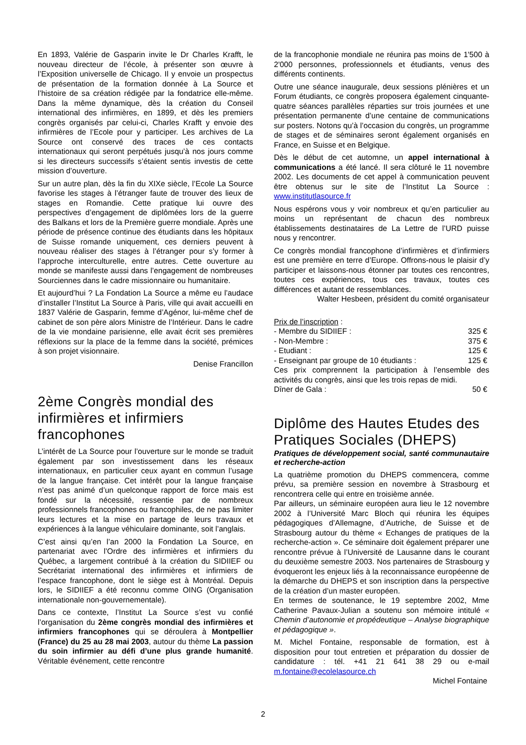En 1893, Valérie de Gasparin invite le Dr Charles Krafft, le nouveau directeur de l’école, à présenter son œuvre à l’Exposition universelle de Chicago. Il y envoie un prospectus de présentation de la formation donnée à La Source et l’histoire de sa création rédigée par la fondatrice elle-même. Dans la même dynamique, dès la création du Conseil international des infirmières, en 1899, et dès les premiers congrès organisés par celui-ci, Charles Krafft y envoie des infirmières de l’Ecole pour y participer. Les archives de La Source ont conservé des traces de ces contacts internationaux qui seront perpétués jusqu’à nos jours comme si les directeurs successifs s’étaient sentis investis de cette mission d’ouverture.
Sur un autre plan, dès la fin du XIXe siècle, l’Ecole La Source favorise les stages à l’étranger faute de trouver des lieux de stages en Romandie. Cette pratique lui ouvre des perspectives d’engagement de diplômées lors de la guerre des Balkans et lors de la Première guerre mondiale. Après une période de présence continue des étudiants dans les hôpitaux de Suisse romande uniquement, ces derniers peuvent à nouveau réaliser des stages à l’étranger pour s’y former à l’approche interculturelle, entre autres. Cette ouverture au monde se manifeste aussi dans l’engagement de nombreuses Sourciennes dans le cadre missionnaire ou humanitaire.
Et aujourd’hui ? La Fondation La Source a même eu l’audace d’installer l’Institut La Source à Paris, ville qui avait accueilli en 1837 Valérie de Gasparin, femme d’Agénor, lui-même chef de cabinet de son père alors Ministre de l’Intérieur. Dans le cadre de la vie mondaine parisienne, elle avait écrit ses premières réflexions sur la place de la femme dans la société, prémices à son projet visionnaire.
Denise Francillon
2ème Congrès mondial des infirmières et infirmiers francophones
L’intérêt de La Source pour l’ouverture sur le monde se traduit également par son investissement dans les réseaux internationaux, en particulier ceux ayant en commun l’usage de la langue française. Cet intérêt pour la langue française n’est pas animé d’un quelconque rapport de force mais est fondé sur la nécessité, ressentie par de nombreux professionnels francophones ou francophiles, de ne pas limiter leurs lectures et la mise en partage de leurs travaux et expériences à la langue véhiculaire dominante, soit l’anglais.
C’est ainsi qu’en l’an 2000 la Fondation La Source, en partenariat avec l’Ordre des infirmières et infirmiers du Québec, a largement contribué à la création du SIDIIEF ou Secrétariat international des infirmières et infirmiers de l’espace francophone, dont le siège est à Montréal. Depuis lors, le SIDIIEF a été reconnu comme OING (Organisation internationale non-gouvernementale).
Dans ce contexte, l’Institut La Source s’est vu confié l’organisation du 2ème congrès mondial des infirmières et infirmiers francophones qui se déroulera à Montpellier (France) du 25 au 28 mai 2003, autour du thème La passion du soin infirmier au défi d’une plus grande humanité. Véritable événement, cette rencontre
de la francophonie mondiale ne réunira pas moins de 1'500 à 2'000 personnes, professionnels et étudiants, venus des différents continents.
Outre une séance inaugurale, deux sessions plénières et un Forum étudiants, ce congrès proposera également cinquante-quatre séances parallèles réparties sur trois journées et une présentation permanente d’une centaine de communications sur posters. Notons qu’à l’occasion du congrès, un programme de stages et de séminaires seront également organisés en France, en Suisse et en Belgique.
Dès le début de cet automne, un appel international à communications a été lancé. Il sera clôturé le 11 novembre 2002. Les documents de cet appel à communication peuvent être obtenus sur le site de l’Institut La Source : www.institutlasource.fr
Nous espérons vous y voir nombreux et qu’en particulier au moins un représentant de chacun des nombreux établissements destinataires de La Lettre de l’URD puisse nous y rencontrer.
Ce congrès mondial francophone d’infirmières et d’infirmiers est une première en terre d’Europe. Offrons-nous le plaisir d’y participer et laissons-nous étonner par toutes ces rencontres, toutes ces expériences, tous ces travaux, toutes ces différences et autant de ressemblances.
Walter Hesbeen, président du comité organisateur
Prix de l’inscription :
- Membre du SIDIIEF : 325 €
- Non-Membre : 375 €
- Etudiant : 125 €
- Enseignant par groupe de 10 étudiants : 125 €
Ces prix comprennent la participation à l’ensemble des activités du congrès, ainsi que les trois repas de midi.
Dîner de Gala : 50 €
Diplôme des Hautes Etudes des Pratiques Sociales (DHEPS)
Pratiques de développement social, santé communautaire et recherche-action
La quatrième promotion du DHEPS commencera, comme prévu, sa première session en novembre à Strasbourg et rencontrera celle qui entre en troisième année.
Par ailleurs, un séminaire européen aura lieu le 12 novembre 2002 à l’Université Marc Bloch qui réunira les équipes pédagogiques d’Allemagne, d’Autriche, de Suisse et de Strasbourg autour du thème « Echanges de pratiques de la recherche-action ». Ce séminaire doit également préparer une rencontre prévue à l’Université de Lausanne dans le courant du deuxième semestre 2003. Nos partenaires de Strasbourg y évoqueront les enjeux liés à la reconnaissance européenne de la démarche du DHEPS et son inscription dans la perspective de la création d’un master européen.
En termes de soutenance, le 19 septembre 2002, Mme Catherine Pavaux-Julian a soutenu son mémoire intitulé « Chemin d’autonomie et propédeutique – Analyse biographique et pédagogique ».
M. Michel Fontaine, responsable de formation, est à disposition pour tout entretien et préparation du dossier de candidature : tél. +41 21 641 38 29 ou e-mail m.fontaine@ecolelasource.ch
Michel Fontaine
2